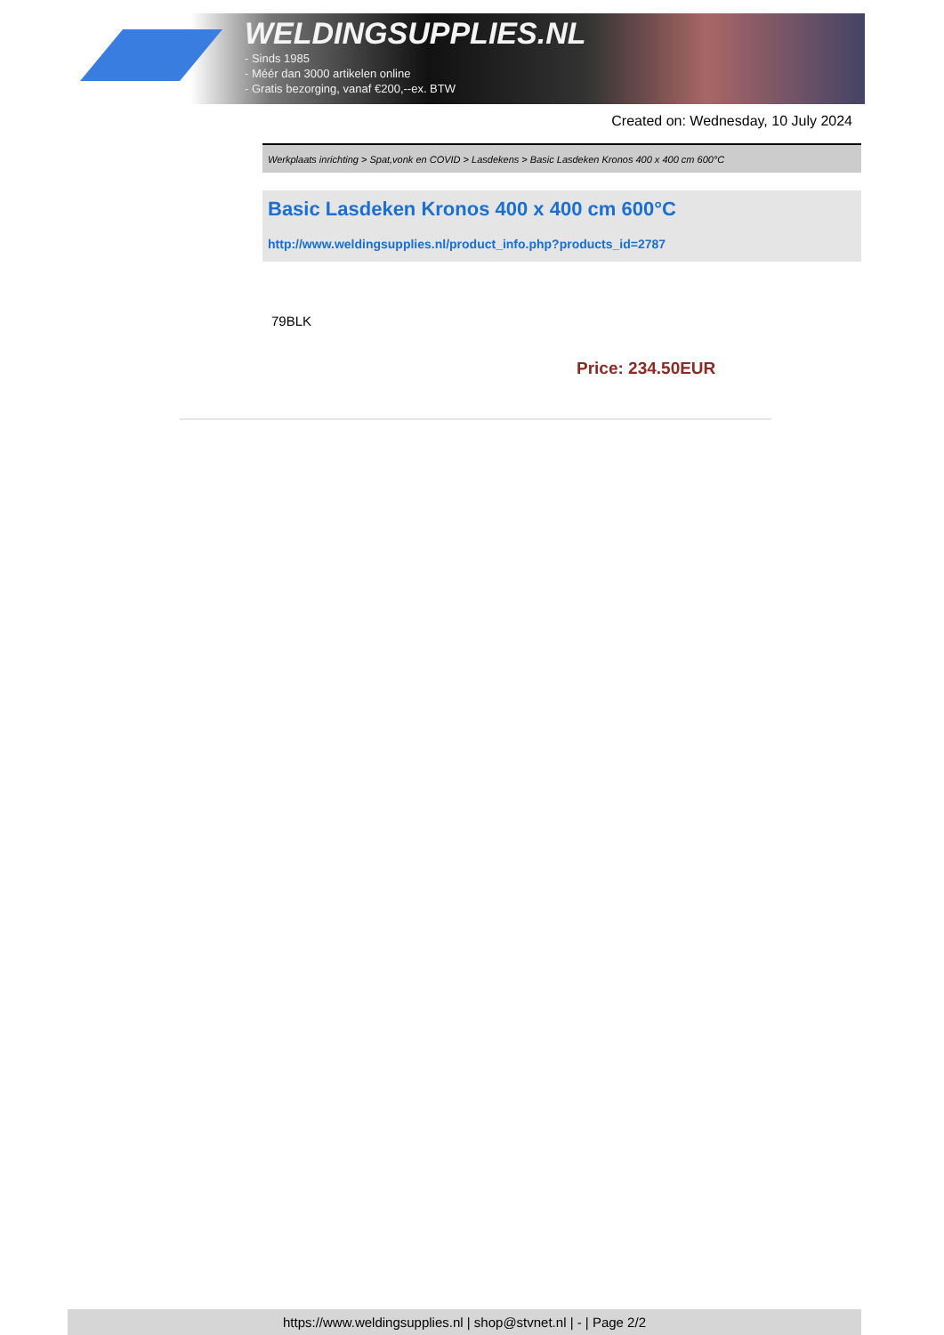WELDINGSUPPLIES.NL
- Sinds 1985
- Méér dan 3000 artikelen online
- Gratis bezorging, vanaf €200,--ex. BTW
Created on: Wednesday, 10 July 2024
Werkplaats inrichting > Spat,vonk en COVID > Lasdekens > Basic Lasdeken Kronos 400 x 400 cm 600°C
Basic Lasdeken Kronos 400 x 400 cm 600°C
http://www.weldingsupplies.nl/product_info.php?products_id=2787
79BLK
Price: 234.50EUR
https://www.weldingsupplies.nl | shop@stvnet.nl | - | Page 2/2